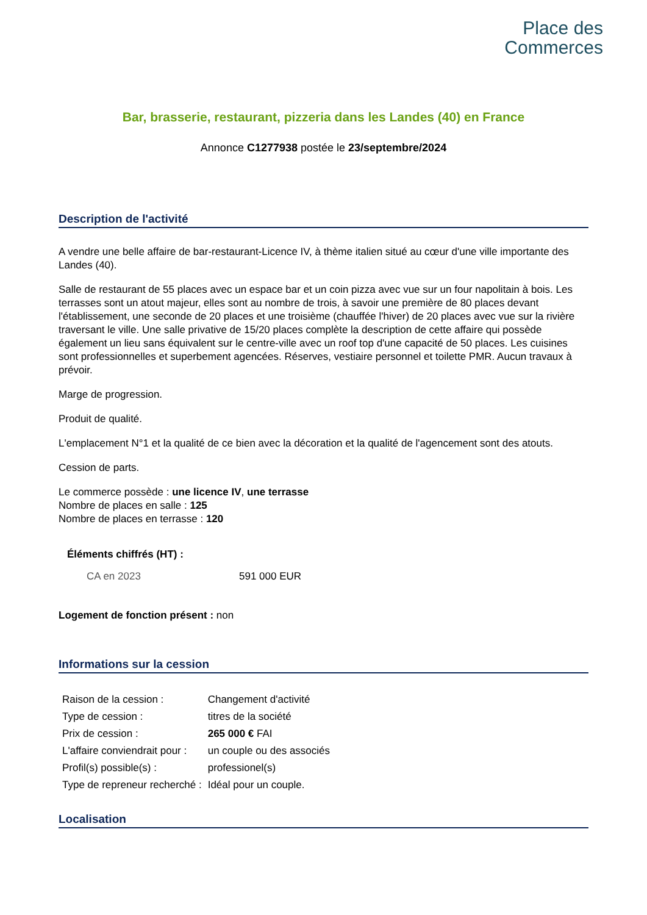Place des
Commerces
Bar, brasserie, restaurant, pizzeria dans les Landes (40) en France
Annonce C1277938 postée le 23/septembre/2024
Description de l'activité
A vendre une belle affaire de bar-restaurant-Licence IV, à thème italien situé au cœur d'une ville importante des Landes (40).
Salle de restaurant de 55 places avec un espace bar et un coin pizza avec vue sur un four napolitain à bois. Les terrasses sont un atout majeur, elles sont au nombre de trois, à savoir une première de 80 places devant l'établissement, une seconde de 20 places et une troisième (chauffée l'hiver) de 20 places avec vue sur la rivière traversant le ville. Une salle privative de 15/20 places complète la description de cette affaire qui possède également un lieu sans équivalent sur le centre-ville avec un roof top d'une capacité de 50 places. Les cuisines sont professionnelles et superbement agencées. Réserves, vestiaire personnel et toilette PMR. Aucun travaux à prévoir.
Marge de progression.
Produit de qualité.
L'emplacement N°1 et la qualité de ce bien avec la décoration et la qualité de l'agencement sont des atouts.
Cession de parts.
Le commerce possède : une licence IV, une terrasse
Nombre de places en salle : 125
Nombre de places en terrasse : 120
Éléments chiffrés (HT) :
| CA en 2023 | 591 000 EUR |
Logement de fonction présent : non
Informations sur la cession
| Raison de la cession : | Changement d'activité |
| Type de cession : | titres de la société |
| Prix de cession : | 265 000 € FAI |
| L'affaire conviendrait pour : | un couple ou des associés |
| Profil(s) possible(s) : | professionel(s) |
| Type de repreneur recherché : | Idéal pour un couple. |
Localisation